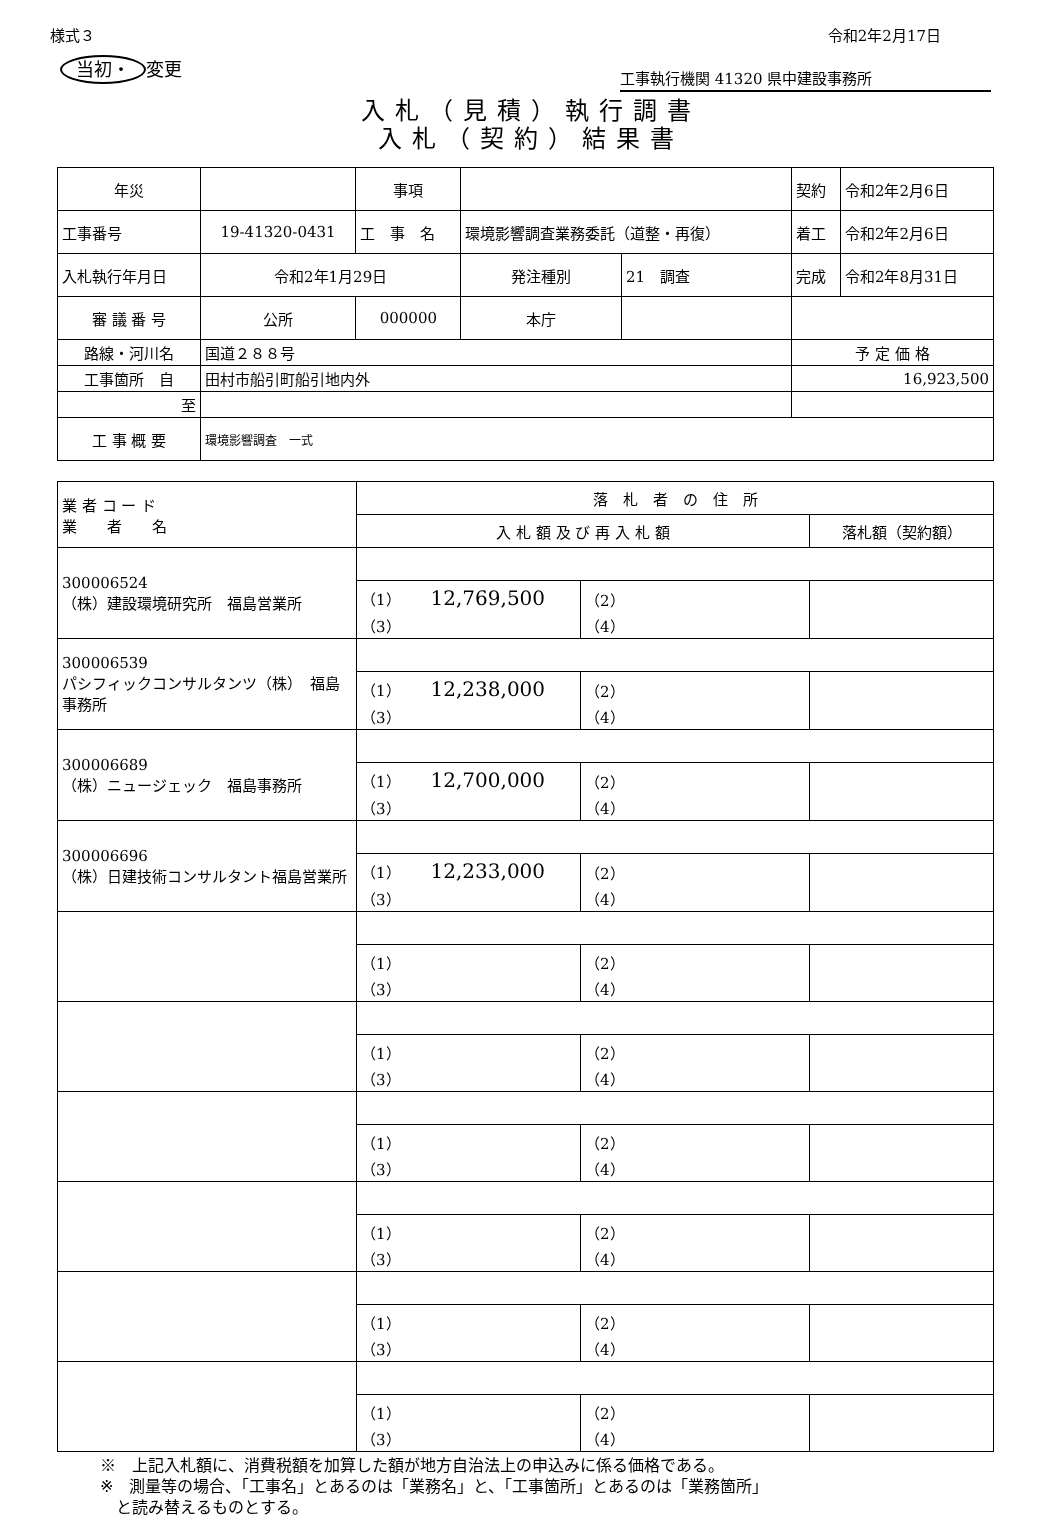様式３ 令和2年2月17日
当初・ 変更
工事執行機関 41320 県中建設事務所
入札（見積）執行調書
入札（契約）結果書
| 年災 | | 事項 | | | 契約 | 令和2年2月6日 |
| 工事番号 | 19-41320-0431 | 工 事 名 | 環境影響調査業務委託（道整・再復） | | 着工 | 令和2年2月6日 |
| 入札執行年月日 | 令和2年1月29日 | | 発注種別 | 21 調査 | 完成 | 令和2年8月31日 |
| 審 議 番 号 | 公所 | 000000 | 本庁 | | | |
| 路線・河川名 | 国道２８８号 | | | | 予 定 価 格 | |
| 工事箇所 自 | 田村市船引町船引地内外 | | | | 16,923,500 | |
| 至 | | | | | | |
| 工 事 概 要 | 環境影響調査 一式 | | | | | |
| 業 者 コ ー ド 業 者 名 | 落 札 者 の 住 所 | | |
| | 入 札 額 及 び 再 入 札 額 | | 落札額（契約額） |
| 300006524 （株）建設環境研究所 福島営業所 | | | |
| | （1） 12,769,500 （3） | （2） （4） | |
| 300006539 パシフィックコンサルタンツ（株） 福島事務所 | | | |
| | （1） 12,238,000 （3） | （2） （4） | |
| 300006689 （株）ニュージェック 福島事務所 | | | |
| | （1） 12,700,000 （3） | （2） （4） | |
| 300006696 （株）日建技術コンサルタント福島営業所 | | | |
| | （1） 12,233,000 （3） | （2） （4） | |
| | （1） （3） | （2） （4） | |
| | （1） （3） | （2） （4） | |
| | （1） （3） | （2） （4） | |
| | （1） （3） | （2） （4） | |
| | （1） （3） | （2） （4） | |
| | （1） （3） | （2） （4） | |
※　上記入札額に、消費税額を加算した額が地方自治法上の申込みに係る価格である。
※　測量等の場合、「工事名」とあるのは「業務名」と、「工事箇所」とあるのは「業務箇所」
　と読み替えるものとする。